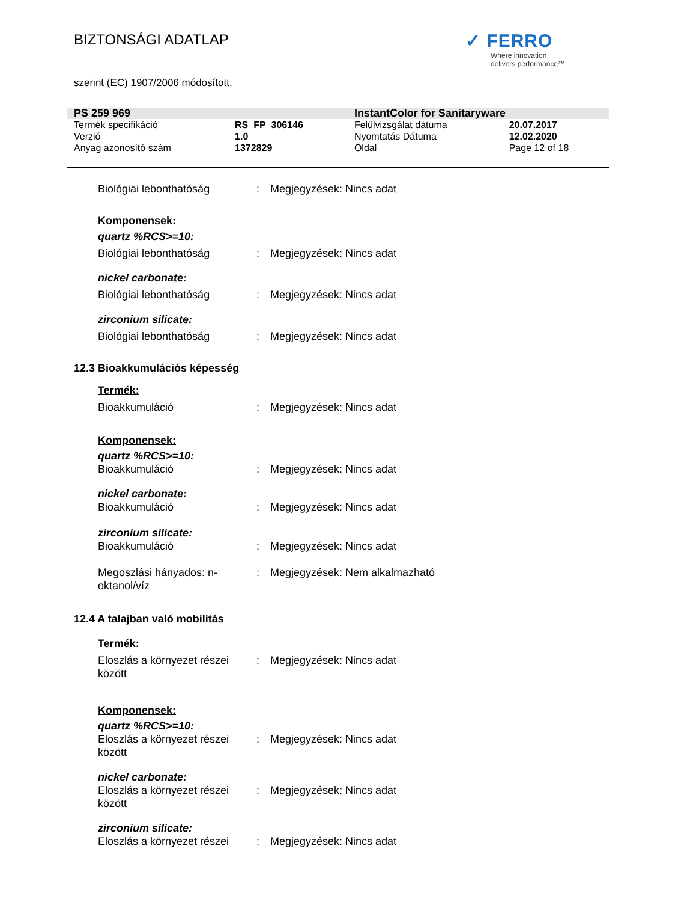BIZTONSÁGI ADATLAP
✓ FERRO
Where innovation
delivers performance™
szerint (EC) 1907/2006 módosított,
| PS 259 969 | | InstantColor for Sanitaryware | |
| Termék specifikáció | RS_FP_306146 | Felülvizsgálat dátuma | 20.07.2017 |
| Verzió | 1.0 | Nyomtatás Dátuma | 12.02.2020 |
| Anyag azonosító szám | 1372829 | Oldal | Page 12 of 18 |
Biológiai lebonthatóság : Megjegyzések: Nincs adat
Komponensek:
quartz %RCS>=10:
Biológiai lebonthatóság : Megjegyzések: Nincs adat
nickel carbonate:
Biológiai lebonthatóság : Megjegyzések: Nincs adat
zirconium silicate:
Biológiai lebonthatóság : Megjegyzések: Nincs adat
12.3 Bioakkumulációs képesség
Termék:
Bioakkumuláció : Megjegyzések: Nincs adat
Komponensek:
quartz %RCS>=10:
Bioakkumuláció : Megjegyzések: Nincs adat
nickel carbonate:
Bioakkumuláció : Megjegyzések: Nincs adat
zirconium silicate:
Bioakkumuláció : Megjegyzések: Nincs adat
Megoszlási hányados: n-oktanol/víz
: Megjegyzések: Nem alkalmazható
12.4 A talajban való mobilitás
Termék:
Eloszlás a környezet részei között
: Megjegyzések: Nincs adat
Komponensek:
quartz %RCS>=10:
Eloszlás a környezet részei között
: Megjegyzések: Nincs adat
nickel carbonate:
Eloszlás a környezet részei között
: Megjegyzések: Nincs adat
zirconium silicate:
Eloszlás a környezet részei
: Megjegyzések: Nincs adat